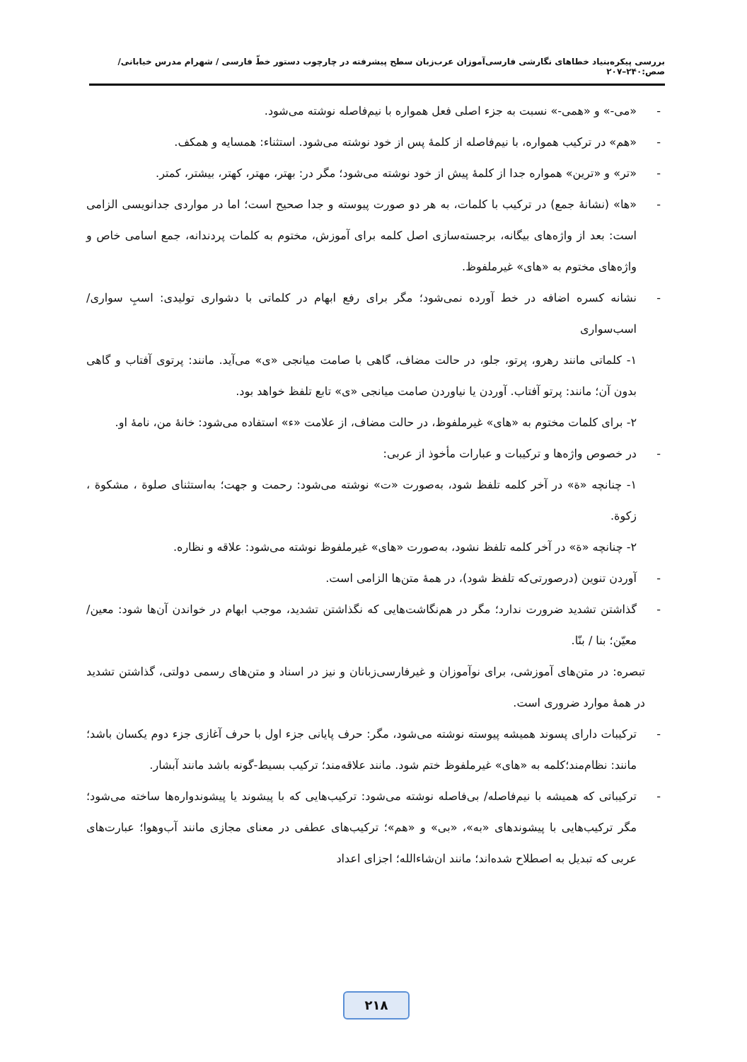بررسی پیکره‌بنیاد خطاهای نگارشی فارسی‌آموزان عرب‌زبان سطح پیشرفته در چارچوب دستور خطّ فارسی / شهرام مدرس خیابانی/ صص:۲۴۰–۲۰۷
- «می-» و «همی-» نسبت به جزء اصلی فعل همواره با نیم‌فاصله نوشته می‌شود.
- «هم» در ترکیب همواره، با نیم‌فاصله از کلمهٔ پس از خود نوشته می‌شود. استثناء: همسایه و همکف.
- «تر» و «ترین» همواره جدا از کلمهٔ پیش از خود نوشته می‌شود؛ مگر در: بهتر، مهتر، کهتر، بیشتر، کمتر.
- «ها» (نشانهٔ جمع) در ترکیب با کلمات، به هر دو صورت پیوسته و جدا صحیح است؛ اما در مواردی جدانویسی الزامی است: بعد از واژه‌های بیگانه، برجسته‌سازی اصل کلمه برای آموزش، مختوم به کلمات پردندانه، جمع اسامی خاص و واژه‌های مختوم به «های» غیرملفوظ.
- نشانه کسره اضافه در خط آورده نمی‌شود؛ مگر برای رفع ابهام در کلماتی با دشواری تولیدی: اسبِ سواری/ اسب‌سواری
۱- کلماتی مانند رهرو، پرتو، جلو، در حالت مضاف، گاهی با صامت میانجی «ی» می‌آید. مانند: پرتوی آفتاب و گاهی بدون آن؛ مانند: پرتو آفتاب. آوردن یا نیاوردن صامت میانجی «ی» تابع تلفظ خواهد بود.
۲- برای کلمات مختوم به «های» غیرملفوظ، در حالت مضاف، از علامت «ء» استفاده می‌شود: خانهٔ من، نامهٔ او.
- در خصوص واژه‌ها و ترکیبات و عبارات مأخوذ از عربی:
۱- چنانچه «ة» در آخر کلمه تلفظ شود، به‌صورت «ت» نوشته می‌شود: رحمت و جهت؛ به‌استثنای صلوة ، مشکوة ، زکوة.
۲- چنانچه «ة» در آخر کلمه تلفظ نشود، به‌صورت «های» غیرملفوظ نوشته می‌شود: علاقه و نظاره.
- آوردن تنوین (درصورتی‌که تلفظ شود)، در همهٔ متن‌ها الزامی است.
- گذاشتن تشدید ضرورت ندارد؛ مگر در هم‌نگاشت‌هایی که نگذاشتن تشدید، موجب ابهام در خواندن آن‌ها شود: معین/ معیّن؛ بنا / بنّا.
تبصره: در متن‌های آموزشی، برای نوآموزان و غیرفارسی‌زبانان و نیز در اسناد و متن‌های رسمی دولتی، گذاشتن تشدید در همهٔ موارد ضروری است.
- ترکیبات دارای پسوند همیشه پیوسته نوشته می‌شود، مگر: حرف پایانی جزء اول با حرف آغازی جزء دوم یکسان باشد؛ مانند: نظام‌مند؛کلمه به «های» غیرملفوظ ختم شود. مانند علاقه‌مند؛ ترکیب بسیط-گونه باشد مانند آبشار.
- ترکیباتی که همیشه با نیم‌فاصله/ بی‌فاصله نوشته می‌شود: ترکیب‌هایی که با پیشوند یا پیشوندواره‌ها ساخته می‌شود؛ مگر ترکیب‌هایی با پیشوندهای «به»، «بی» و «هم»؛ ترکیب‌های عطفی در معنای مجازی مانند آب‌وهوا؛ عبارت‌های عربی که تبدیل به اصطلاح شده‌اند؛ مانند ان‌شاءالله؛ اجزای اعداد
۲۱۸